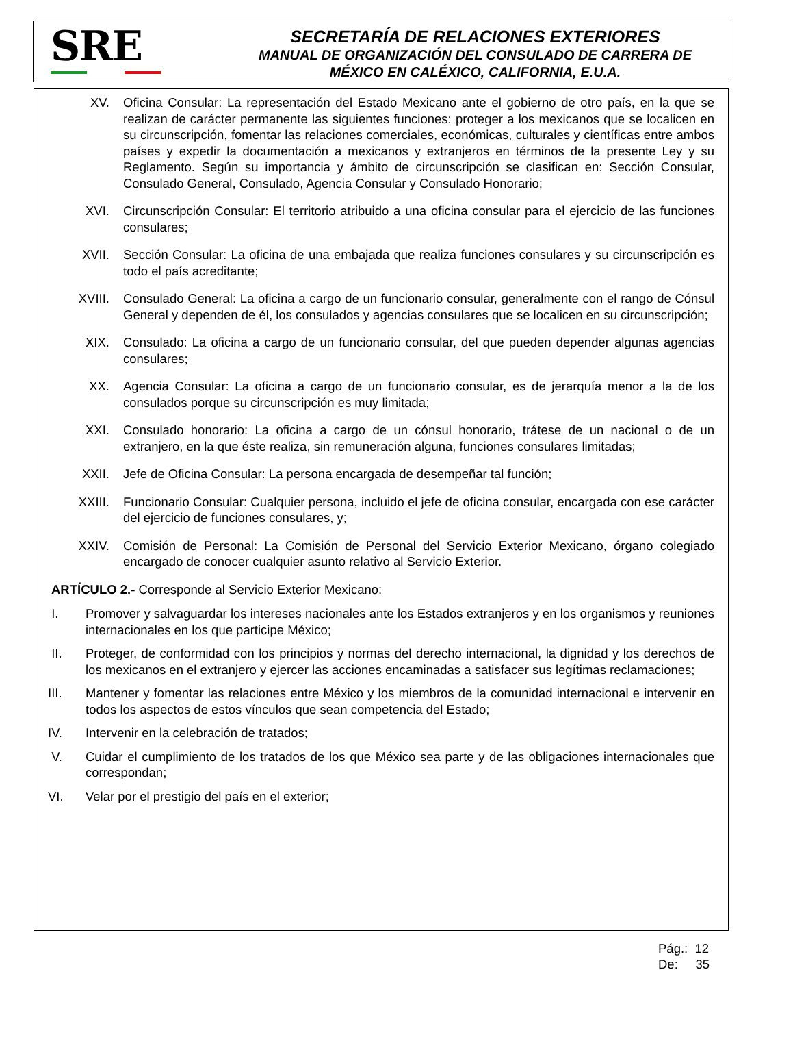SRE
SECRETARÍA DE RELACIONES EXTERIORES
MANUAL DE ORGANIZACIÓN DEL CONSULADO DE CARRERA DE
MÉXICO EN CALÉXICO, CALIFORNIA, E.U.A.
XV. Oficina Consular: La representación del Estado Mexicano ante el gobierno de otro país, en la que se realizan de carácter permanente las siguientes funciones: proteger a los mexicanos que se localicen en su circunscripción, fomentar las relaciones comerciales, económicas, culturales y científicas entre ambos países y expedir la documentación a mexicanos y extranjeros en términos de la presente Ley y su Reglamento. Según su importancia y ámbito de circunscripción se clasifican en: Sección Consular, Consulado General, Consulado, Agencia Consular y Consulado Honorario;
XVI. Circunscripción Consular: El territorio atribuido a una oficina consular para el ejercicio de las funciones consulares;
XVII. Sección Consular: La oficina de una embajada que realiza funciones consulares y su circunscripción es todo el país acreditante;
XVIII. Consulado General: La oficina a cargo de un funcionario consular, generalmente con el rango de Cónsul General y dependen de él, los consulados y agencias consulares que se localicen en su circunscripción;
XIX. Consulado: La oficina a cargo de un funcionario consular, del que pueden depender algunas agencias consulares;
XX. Agencia Consular: La oficina a cargo de un funcionario consular, es de jerarquía menor a la de los consulados porque su circunscripción es muy limitada;
XXI. Consulado honorario: La oficina a cargo de un cónsul honorario, trátese de un nacional o de un extranjero, en la que éste realiza, sin remuneración alguna, funciones consulares limitadas;
XXII. Jefe de Oficina Consular: La persona encargada de desempeñar tal función;
XXIII. Funcionario Consular: Cualquier persona, incluido el jefe de oficina consular, encargada con ese carácter del ejercicio de funciones consulares, y;
XXIV. Comisión de Personal: La Comisión de Personal del Servicio Exterior Mexicano, órgano colegiado encargado de conocer cualquier asunto relativo al Servicio Exterior.
ARTÍCULO 2.- Corresponde al Servicio Exterior Mexicano:
I. Promover y salvaguardar los intereses nacionales ante los Estados extranjeros y en los organismos y reuniones internacionales en los que participe México;
II. Proteger, de conformidad con los principios y normas del derecho internacional, la dignidad y los derechos de los mexicanos en el extranjero y ejercer las acciones encaminadas a satisfacer sus legítimas reclamaciones;
III. Mantener y fomentar las relaciones entre México y los miembros de la comunidad internacional e intervenir en todos los aspectos de estos vínculos que sean competencia del Estado;
IV. Intervenir en la celebración de tratados;
V. Cuidar el cumplimiento de los tratados de los que México sea parte y de las obligaciones internacionales que correspondan;
VI. Velar por el prestigio del país en el exterior;
Pág.: 12
De: 35